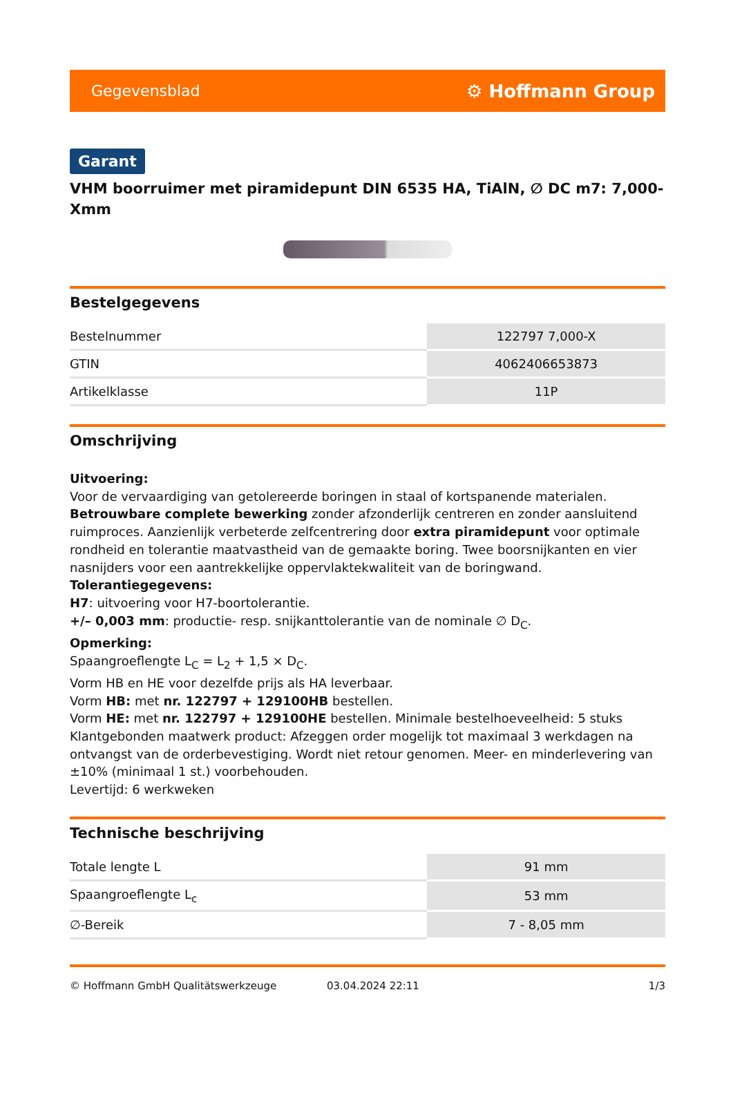Gegevensblad ⚙ Hoffmann Group
Garant
VHM boorruimer met piramidepunt DIN 6535 HA, TiAlN, ∅ DC m7: 7,000-Xmm
Bestelgegevens
| Bestelnummer | 122797 7,000-X |
| GTIN | 4062406653873 |
| Artikelklasse | 11P |
Omschrijving
Uitvoering:
Voor de vervaardiging van getolereerde boringen in staal of kortspanende materialen.
Betrouwbare complete bewerking zonder afzonderlijk centreren en zonder aansluitend ruimproces. Aanzienlijk verbeterde zelfcentrering door extra piramidepunt voor optimale rondheid en tolerantie maatvastheid van de gemaakte boring. Twee boorsnijkanten en vier nasnijders voor een aantrekkelijke oppervlaktekwaliteit van de boringwand.
Tolerantiegegevens:
H7: uitvoering voor H7-boortolerantie.
+/– 0,003 mm: productie- resp. snijkanttolerantie van de nominale ∅ D<sub>C</sub>.
Opmerking:
Spaangroeflengte L<sub>C</sub> = L<sub>2</sub> + 1,5 × D<sub>C</sub>.
Vorm HB en HE voor dezelfde prijs als HA leverbaar.
Vorm HB: met nr. 122797 + 129100HB bestellen.
Vorm HE: met nr. 122797 + 129100HE bestellen. Minimale bestelhoeveelheid: 5 stuks
Klantgebonden maatwerk product: Afzeggen order mogelijk tot maximaal 3 werkdagen na ontvangst van de orderbevestiging. Wordt niet retour genomen. Meer- en minderlevering van ±10% (minimaal 1 st.) voorbehouden.
Levertijd: 6 werkweken
Technische beschrijving
| Totale lengte L | 91 mm |
| Spaangroeflengte L<sub>c</sub> | 53 mm |
| ∅-Bereik | 7 - 8,05 mm |
© Hoffmann GmbH Qualitätswerkzeuge 03.04.2024 22:11 1/3